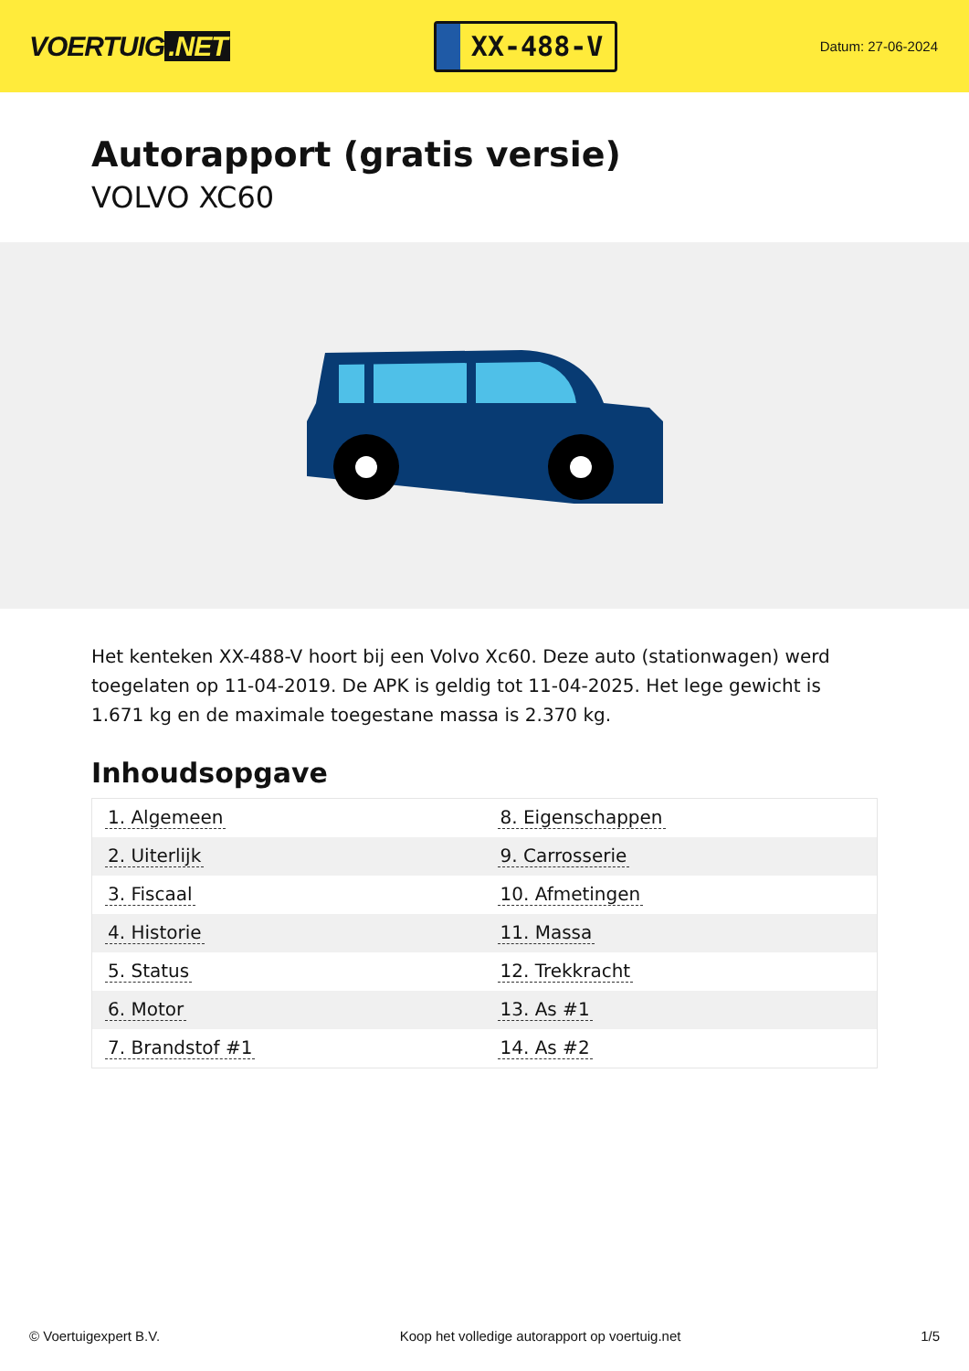VOERTUIG.NET
XX-488-V
Datum: 27-06-2024
Autorapport (gratis versie)
VOLVO XC60
Het kenteken XX-488-V hoort bij een Volvo Xc60. Deze auto (stationwagen) werd toegelaten op 11-04-2019. De APK is geldig tot 11-04-2025. Het lege gewicht is 1.671 kg en de maximale toegestane massa is 2.370 kg.
Inhoudsopgave
| 1. Algemeen | 8. Eigenschappen |
| 2. Uiterlijk | 9. Carrosserie |
| 3. Fiscaal | 10. Afmetingen |
| 4. Historie | 11. Massa |
| 5. Status | 12. Trekkracht |
| 6. Motor | 13. As #1 |
| 7. Brandstof #1 | 14. As #2 |
© Voertuigexpert B.V. Koop het volledige autorapport op voertuig.net 1/5